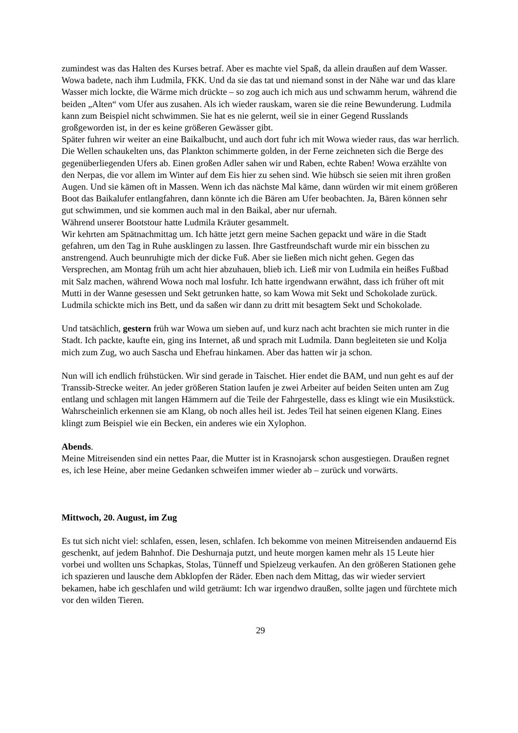zumindest was das Halten des Kurses betraf. Aber es machte viel Spaß, da allein draußen auf dem Wasser. Wowa badete, nach ihm Ludmila, FKK. Und da sie das tat und niemand sonst in der Nähe war und das klare Wasser mich lockte, die Wärme mich drückte – so zog auch ich mich aus und schwamm herum, während die beiden „Alten“ vom Ufer aus zusahen. Als ich wieder rauskam, waren sie die reine Bewunderung. Ludmila kann zum Beispiel nicht schwimmen. Sie hat es nie gelernt, weil sie in einer Gegend Russlands großgeworden ist, in der es keine größeren Gewässer gibt.
Später fuhren wir weiter an eine Baikalbucht, und auch dort fuhr ich mit Wowa wieder raus, das war herrlich. Die Wellen schaukelten uns, das Plankton schimmerte golden, in der Ferne zeichneten sich die Berge des gegenüberliegenden Ufers ab. Einen großen Adler sahen wir und Raben, echte Raben! Wowa erzählte von den Nerpas, die vor allem im Winter auf dem Eis hier zu sehen sind. Wie hübsch sie seien mit ihren großen Augen. Und sie kämen oft in Massen. Wenn ich das nächste Mal käme, dann würden wir mit einem größeren Boot das Baikalufer entlangfahren, dann könnte ich die Bären am Ufer beobachten. Ja, Bären können sehr gut schwimmen, und sie kommen auch mal in den Baikal, aber nur ufernah.
Während unserer Bootstour hatte Ludmila Kräuter gesammelt.
Wir kehrten am Spätnachmittag um. Ich hätte jetzt gern meine Sachen gepackt und wäre in die Stadt gefahren, um den Tag in Ruhe ausklingen zu lassen. Ihre Gastfreundschaft wurde mir ein bisschen zu anstrengend. Auch beunruhigte mich der dicke Fuß. Aber sie ließen mich nicht gehen. Gegen das Versprechen, am Montag früh um acht hier abzuhauen, blieb ich. Ließ mir von Ludmila ein heißes Fußbad mit Salz machen, während Wowa noch mal losfuhr. Ich hatte irgendwann erwähnt, dass ich früher oft mit Mutti in der Wanne gesessen und Sekt getrunken hatte, so kam Wowa mit Sekt und Schokolade zurück. Ludmila schickte mich ins Bett, und da saßen wir dann zu dritt mit besagtem Sekt und Schokolade.
Und tatsächlich, gestern früh war Wowa um sieben auf, und kurz nach acht brachten sie mich runter in die Stadt. Ich packte, kaufte ein, ging ins Internet, aß und sprach mit Ludmila. Dann begleiteten sie und Kolja mich zum Zug, wo auch Sascha und Ehefrau hinkamen. Aber das hatten wir ja schon.
Nun will ich endlich frühstücken. Wir sind gerade in Taischet. Hier endet die BAM, und nun geht es auf der Transsib-Strecke weiter. An jeder größeren Station laufen je zwei Arbeiter auf beiden Seiten unten am Zug entlang und schlagen mit langen Hämmern auf die Teile der Fahrgestelle, dass es klingt wie ein Musikstück. Wahrscheinlich erkennen sie am Klang, ob noch alles heil ist. Jedes Teil hat seinen eigenen Klang. Eines klingt zum Beispiel wie ein Becken, ein anderes wie ein Xylophon.
Abends.
Meine Mitreisenden sind ein nettes Paar, die Mutter ist in Krasnojarsk schon ausgestiegen. Draußen regnet es, ich lese Heine, aber meine Gedanken schweifen immer wieder ab – zurück und vorwärts.
Mittwoch, 20. August, im Zug
Es tut sich nicht viel: schlafen, essen, lesen, schlafen. Ich bekomme von meinen Mitreisenden andauernd Eis geschenkt, auf jedem Bahnhof. Die Deshurnaja putzt, und heute morgen kamen mehr als 15 Leute hier vorbei und wollten uns Schapkas, Stolas, Tünneff und Spielzeug verkaufen. An den größeren Stationen gehe ich spazieren und lausche dem Abklopfen der Räder. Eben nach dem Mittag, das wir wieder serviert bekamen, habe ich geschlafen und wild geträumt: Ich war irgendwo draußen, sollte jagen und fürchtete mich vor den wilden Tieren.
29